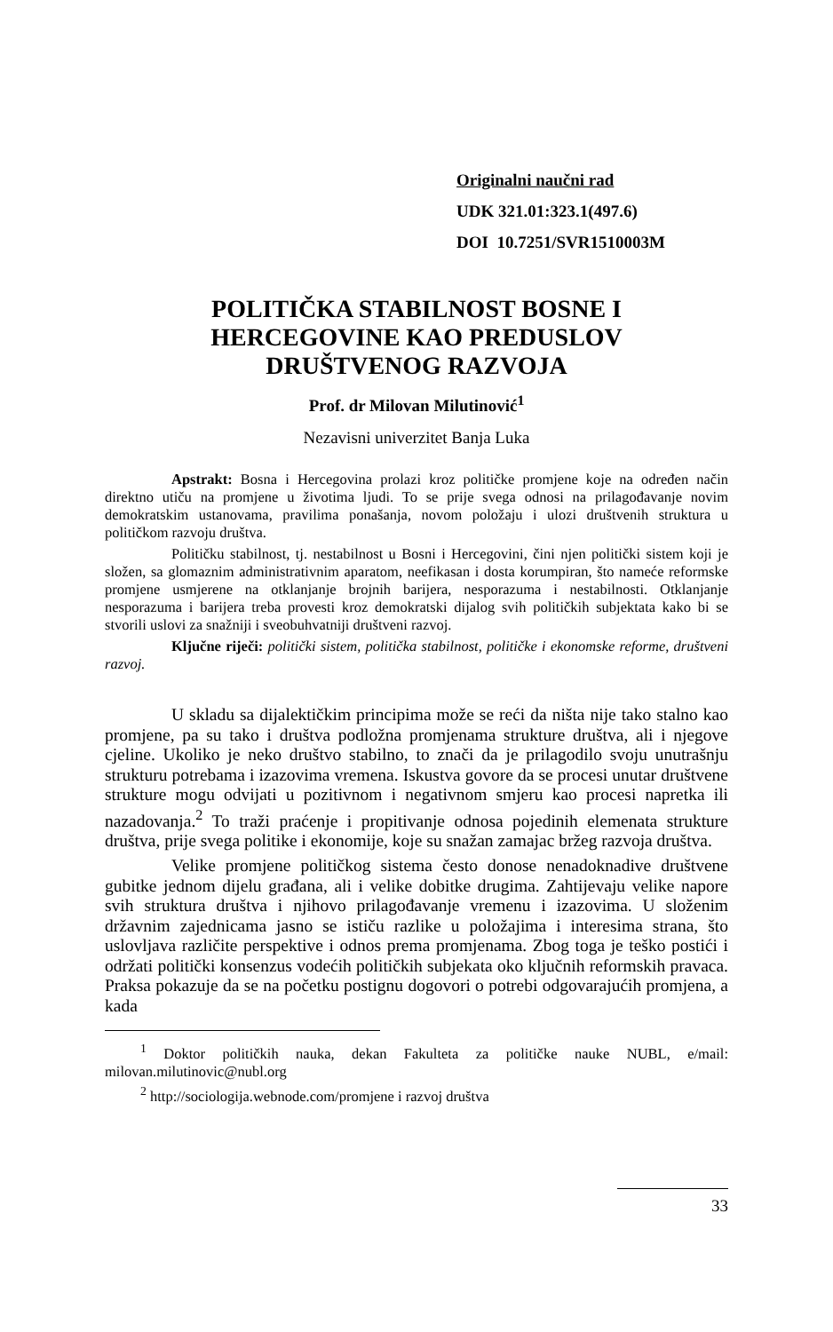Originalni naučni rad
UDK 321.01:323.1(497.6)
DOI 10.7251/SVR1510003M
POLITIČKA STABILNOST BOSNE I HERCEGOVINE KAO PREDUSLOV DRUŠTVENOG RAZVOJA
Prof. dr Milovan Milutinović<sup>1</sup>
Nezavisni univerzitet Banja Luka
Apstrakt: Bosna i Hercegovina prolazi kroz političke promjene koje na određen način direktno utiču na promjene u životima ljudi. To se prije svega odnosi na prilagođavanje novim demokratskim ustanovama, pravilima ponašanja, novom položaju i ulozi društvenih struktura u političkom razvoju društva.
Političku stabilnost, tj. nestabilnost u Bosni i Hercegovini, čini njen politički sistem koji je složen, sa glomaznim administrativnim aparatom, neefikasan i dosta korumpiran, što nameće reformske promjene usmjerene na otklanjanje brojnih barijera, nesporazuma i nestabilnosti. Otklanjanje nesporazuma i barijera treba provesti kroz demokratski dijalog svih političkih subjektata kako bi se stvorili uslovi za snažniji i sveobuhvatniji društveni razvoj.
Ključne riječi: politički sistem, politička stabilnost, političke i ekonomske reforme, društveni razvoj.
U skladu sa dijalektičkim principima može se reći da ništa nije tako stalno kao promjene, pa su tako i društva podložna promjenama strukture društva, ali i njegove cjeline. Ukoliko je neko društvo stabilno, to znači da je prilagodilo svoju unutrašnju strukturu potrebama i izazovima vremena. Iskustva govore da se procesi unutar društvene strukture mogu odvijati u pozitivnom i negativnom smjeru kao procesi napretka ili nazadovanja.<sup>2</sup> To traži praćenje i propitivanje odnosa pojedinih elemenata strukture društva, prije svega politike i ekonomije, koje su snažan zamajac bržeg razvoja društva.
Velike promjene političkog sistema često donose nenadoknadive društvene gubitke jednom dijelu građana, ali i velike dobitke drugima. Zahtijevaju velike napore svih struktura društva i njihovo prilagođavanje vremenu i izazovima. U složenim državnim zajednicama jasno se ističu razlike u položajima i interesima strana, što uslovljava različite perspektive i odnos prema promjenama. Zbog toga je teško postići i održati politički konsenzus vodećih političkih subjekata oko ključnih reformskih pravaca. Praksa pokazuje da se na početku postignu dogovori o potrebi odgovarajućih promjena, a kada
<sup>1</sup> Doktor političkih nauka, dekan Fakulteta za političke nauke NUBL, e/mail: milovan.milutinovic@nubl.org
<sup>2</sup> http://sociologija.webnode.com/promjene i razvoj društva
33